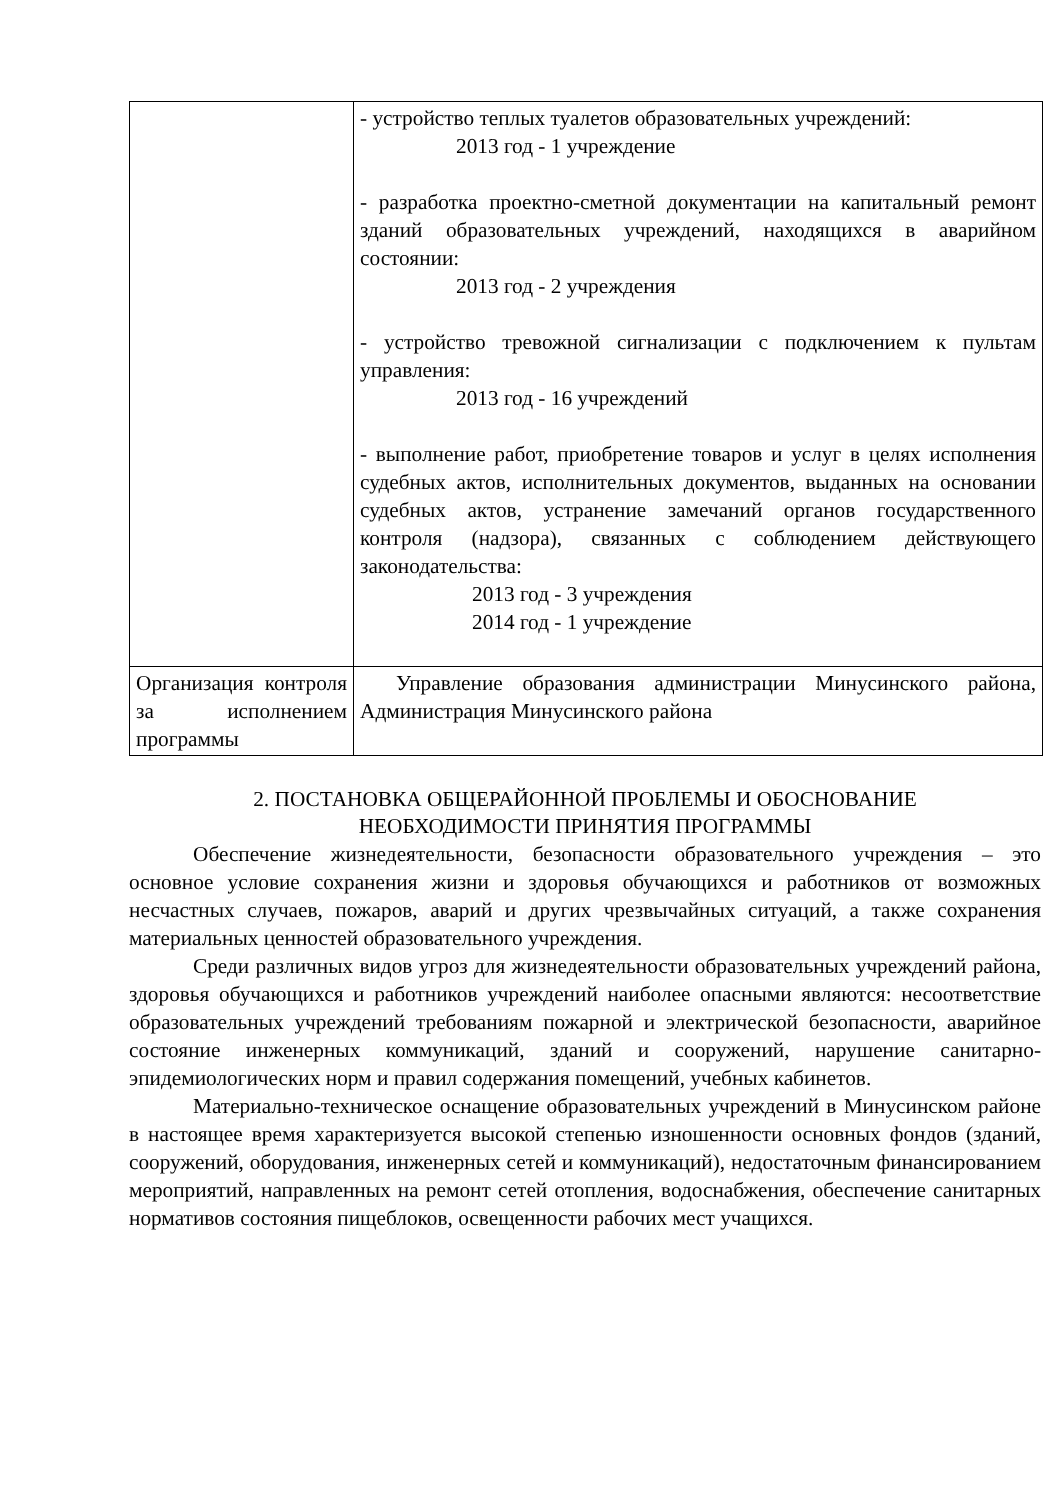| | - устройство теплых туалетов образовательных учреждений: 2013 год - 1 учреждение - разработка проектно-сметной документации на капитальный ремонт зданий образовательных учреждений, находящихся в аварийном состоянии: 2013 год - 2 учреждения - устройство тревожной сигнализации с подключением к пультам управления: 2013 год - 16 учреждений - выполнение работ, приобретение товаров и услуг в целях исполнения судебных актов, исполнительных документов, выданных на основании судебных актов, устранение замечаний органов государственного контроля (надзора), связанных с соблюдением действующего законодательства: 2013 год - 3 учреждения 2014 год - 1 учреждение |
| Организация контроля за исполнением программы | Управление образования администрации Минусинского района, Администрация Минусинского района |
2. ПОСТАНОВКА ОБЩЕРАЙОННОЙ ПРОБЛЕМЫ И ОБОСНОВАНИЕ
НЕОБХОДИМОСТИ ПРИНЯТИЯ ПРОГРАММЫ
Обеспечение жизнедеятельности, безопасности образовательного учреждения – это основное условие сохранения жизни и здоровья обучающихся и работников от возможных несчастных случаев, пожаров, аварий и других чрезвычайных ситуаций, а также сохранения материальных ценностей образовательного учреждения.
Среди различных видов угроз для жизнедеятельности образовательных учреждений района, здоровья обучающихся и работников учреждений наиболее опасными являются: несоответствие образовательных учреждений требованиям пожарной и электрической безопасности, аварийное состояние инженерных коммуникаций, зданий и сооружений, нарушение санитарно-эпидемиологических норм и правил содержания помещений, учебных кабинетов.
Материально-техническое оснащение образовательных учреждений в Минусинском районе в настоящее время характеризуется высокой степенью изношенности основных фондов (зданий, сооружений, оборудования, инженерных сетей и коммуникаций), недостаточным финансированием мероприятий, направленных на ремонт сетей отопления, водоснабжения, обеспечение санитарных нормативов состояния пищеблоков, освещенности рабочих мест учащихся.